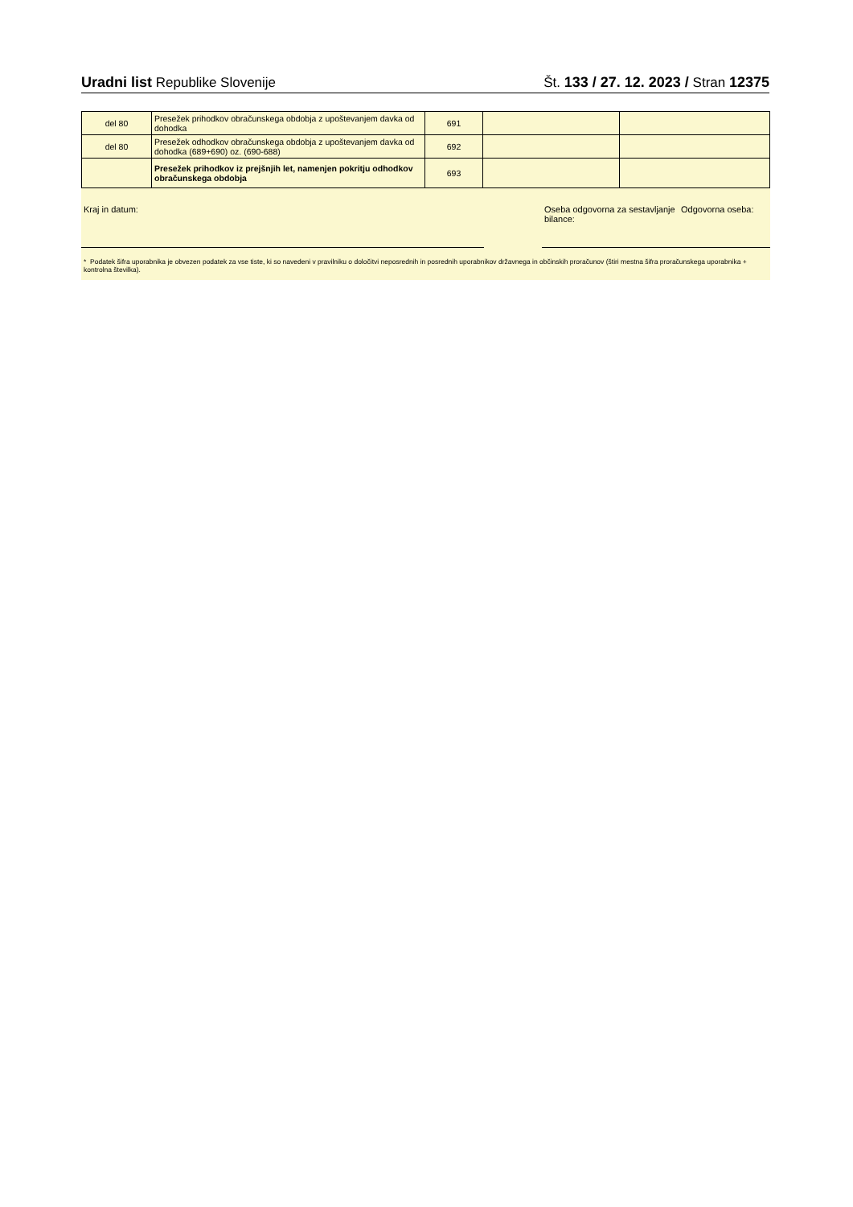Uradni list Republike Slovenije Št. 133 / 27. 12. 2023 / Stran 12375
| del 80 | Presežek prihodkov obračunskega obdobja z upoštevanjem davka od dohodka | 691 | | |
| del 80 | Presežek odhodkov obračunskega obdobja z upoštevanjem davka od dohodka (689+690) oz. (690-688) | 692 | | |
| | Presežek prihodkov iz prejšnjih let, namenjen pokritju odhodkov obračunskega obdobja | 693 | | |
Kraj in datum: Oseba odgovorna za sestavljanje bilance:
Odgovorna oseba:
* Podatek šifra uporabnika je obvezen podatek za vse tiste, ki so navedeni v pravilniku o določitvi neposrednih in posrednih uporabnikov državnega in občinskih proračunov (štiri mestna šifra proračunskega uporabnika + kontrolna številka).